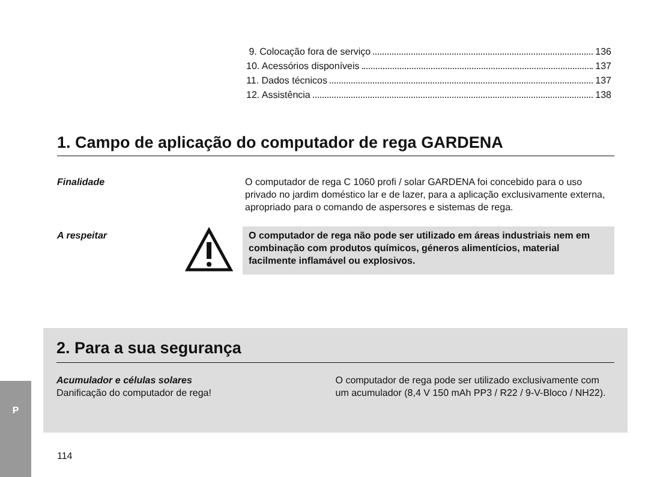9. Colocação fora de serviço 136
10. Acessórios disponíveis 137
11. Dados técnicos 137
12. Assistência 138
1. Campo de aplicação do computador de rega GARDENA
Finalidade O computador de rega C 1060 profi / solar GARDENA foi concebido para o uso privado no jardim doméstico lar e de lazer, para a aplicação exclusivamente externa, apropriado para o comando de aspersores e sistemas de rega.
A respeitar O computador de rega não pode ser utilizado em áreas industriais nem em combinação com produtos químicos, géneros alimentícios, material facilmente inflamável ou explosivos.
2. Para a sua segurança
Acumulador e células solares
Danificação do computador de rega!
O computador de rega pode ser utilizado exclusivamente com um acumulador (8,4 V 150 mAh PP3 / R22 / 9-V-Bloco / NH22).
P
114